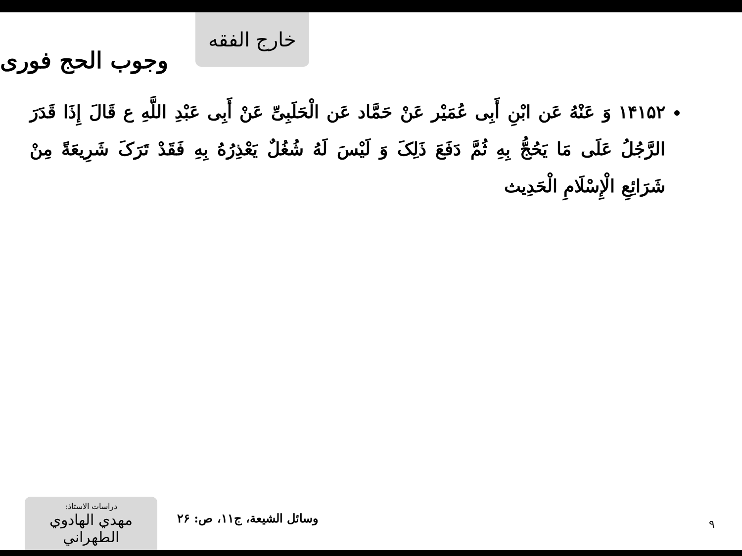خارج الفقه
وجوب الحج فوری
۱۴۱۵۲ وَ عَنْهُ عَن ابْنِ أَبِی عُمَیْر عَنْ حَمَّاد عَن الْحَلَبِیِّ عَنْ أَبِی عَبْدِ اللَّهِ ع قَالَ إِذَا قَدَرَ الرَّجُلُ عَلَى مَا یَحُجُّ بِهِ ثُمَّ دَفَعَ ذَلِکَ وَ لَیْسَ لَهُ شُغُلٌ یَعْذِرُهُ بِهِ فَقَدْ تَرَکَ شَرِیعَةً مِنْ شَرَائِعِ الْإِسْلَامِ الْحَدِیث
دراسات الاستاذ:
مهدي الهادوي الطهراني
وسائل الشیعة، ج۱۱، ص: ۲۶
۹